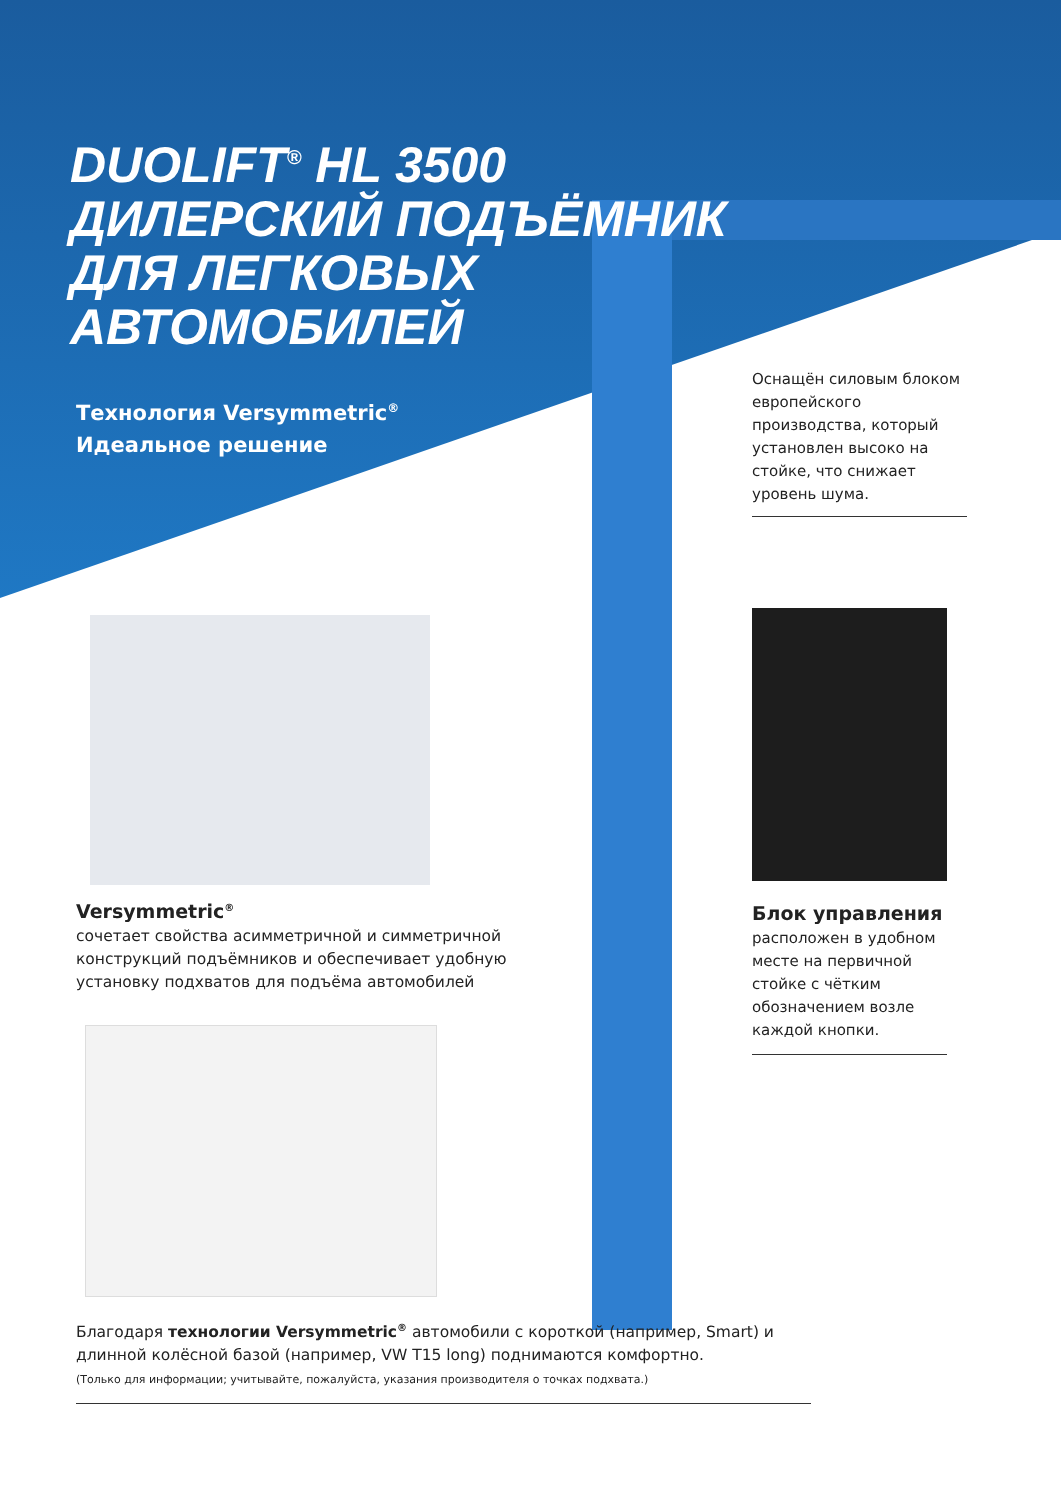DUOLIFT<sup>®</sup> HL 3500
ДИЛЕРСКИЙ ПОДЪЁМНИК
ДЛЯ ЛЕГКОВЫХ
АВТОМОБИЛЕЙ
Технология Versymmetric<sup>®</sup>
Идеальное решение
Оснащён силовым блоком европейского производства, который установлен высоко на стойке, что снижает уровень шума.
Блок управления
расположен в удобном месте на первичной стойке с чётким обозначением возле каждой кнопки.
Versymmetric<sup>®</sup>
сочетает свойства асимметричной и симметричной конструкций подъёмников и обеспечивает удобную установку подхватов для подъёма автомобилей
Благодаря технологии Versymmetric<sup>®</sup> автомобили с короткой (например, Smart) и длинной колёсной базой (например, VW T15 long) поднимаются комфортно.
(Только для информации; учитывайте, пожалуйста, указания производителя о точках подхвата.)